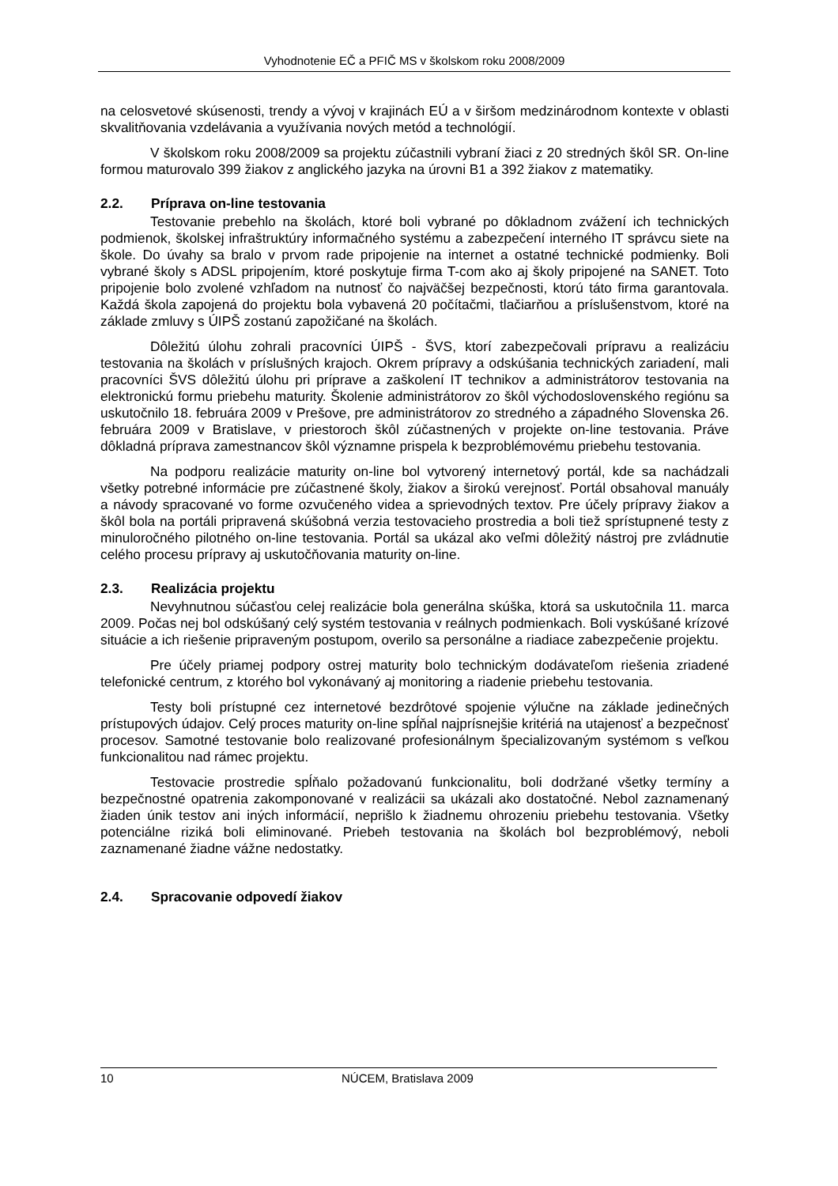Vyhodnotenie EČ a PFIČ MS v školskom roku 2008/2009
na celosvetové skúsenosti, trendy a vývoj v krajinách EÚ a v širšom medzinárodnom kontexte v oblasti skvalitňovania vzdelávania a využívania nových metód a technológií.
V školskom roku 2008/2009 sa projektu zúčastnili vybraní žiaci z 20 stredných škôl SR. On-line formou maturovalo 399 žiakov z anglického jazyka na úrovni B1 a 392 žiakov z matematiky.
2.2. Príprava on-line testovania
Testovanie prebehlo na školách, ktoré boli vybrané po dôkladnom zvážení ich technických podmienok, školskej infraštruktúry informačného systému a zabezpečení interného IT správcu siete na škole. Do úvahy sa bralo v prvom rade pripojenie na internet a ostatné technické podmienky. Boli vybrané školy s ADSL pripojením, ktoré poskytuje firma T-com ako aj školy pripojené na SANET. Toto pripojenie bolo zvolené vzhľadom na nutnosť čo najväčšej bezpečnosti, ktorú táto firma garantovala. Každá škola zapojená do projektu bola vybavená 20 počítačmi, tlačiarňou a príslušenstvom, ktoré na základe zmluvy s ÚIPŠ zostanú zapožičané na školách.
Dôležitú úlohu zohrali pracovníci ÚIPŠ - ŠVS, ktorí zabezpečovali prípravu a realizáciu testovania na školách v príslušných krajoch. Okrem prípravy a odskúšania technických zariadení, mali pracovníci ŠVS dôležitú úlohu pri príprave a zaškolení IT technikov a administrátorov testovania na elektronickú formu priebehu maturity. Školenie administrátorov zo škôl východoslovenského regiónu sa uskutočnilo 18. februára 2009 v Prešove, pre administrátorov zo stredného a západného Slovenska 26. februára 2009 v Bratislave, v priestoroch škôl zúčastnených v projekte on-line testovania. Práve dôkladná príprava zamestnancov škôl významne prispela k bezproblémovému priebehu testovania.
Na podporu realizácie maturity on-line bol vytvorený internetový portál, kde sa nachádzali všetky potrebné informácie pre zúčastnené školy, žiakov a širokú verejnosť. Portál obsahoval manuály a návody spracované vo forme ozvučeného videa a sprievodných textov. Pre účely prípravy žiakov a škôl bola na portáli pripravená skúšobná verzia testovacieho prostredia a boli tiež sprístupnené testy z minuloročného pilotného on-line testovania. Portál sa ukázal ako veľmi dôležitý nástroj pre zvládnutie celého procesu prípravy aj uskutočňovania maturity on-line.
2.3. Realizácia projektu
Nevyhnutnou súčasťou celej realizácie bola generálna skúška, ktorá sa uskutočnila 11. marca 2009. Počas nej bol odskúšaný celý systém testovania v reálnych podmienkach. Boli vyskúšané krízové situácie a ich riešenie pripraveným postupom, overilo sa personálne a riadiace zabezpečenie projektu.
Pre účely priamej podpory ostrej maturity bolo technickým dodávateľom riešenia zriadené telefonické centrum, z ktorého bol vykonávaný aj monitoring a riadenie priebehu testovania.
Testy boli prístupné cez internetové bezdrôtové spojenie výlučne na základe jedinečných prístupových údajov. Celý proces maturity on-line spĺňal najprísnejšie kritériá na utajenosť a bezpečnosť procesov. Samotné testovanie bolo realizované profesionálnym špecializovaným systémom s veľkou funkcionalitou nad rámec projektu.
Testovacie prostredie spĺňalo požadovanú funkcionalitu, boli dodržané všetky termíny a bezpečnostné opatrenia zakomponované v realizácii sa ukázali ako dostatočné. Nebol zaznamenaný žiaden únik testov ani iných informácií, neprišlo k žiadnemu ohrozeniu priebehu testovania. Všetky potenciálne riziká boli eliminované. Priebeh testovania na školách bol bezproblémový, neboli zaznamenané žiadne vážne nedostatky.
2.4. Spracovanie odpovedí žiakov
10 NÚCEM, Bratislava 2009